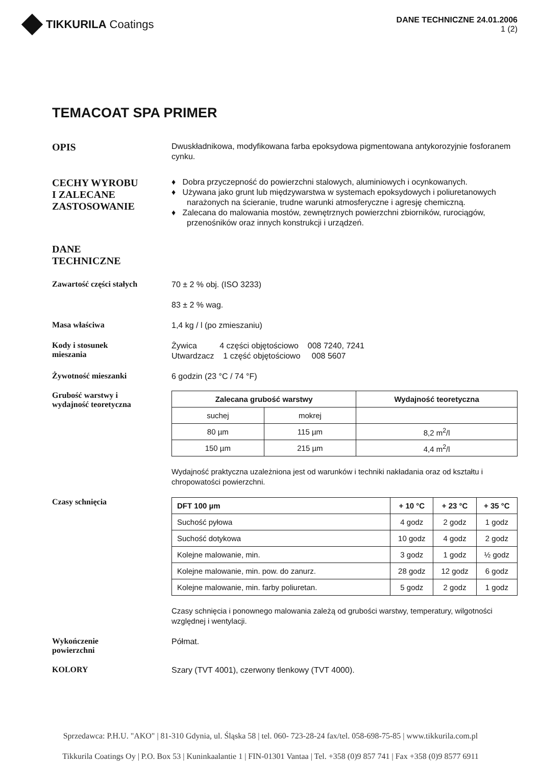TIKKURILA Coatings
DANE TECHNICZNE 24.01.2006
1 (2)
TEMACOAT SPA PRIMER
OPIS
Dwuskładnikowa, modyfikowana farba epoksydowa pigmentowana antykorozyjnie fosforanem cynku.
CECHY WYROBU
I ZALECANE
ZASTOSOWANIE
♦ Dobra przyczepność do powierzchni stalowych, aluminiowych i ocynkowanych.
♦ Używana jako grunt lub międzywarstwa w systemach epoksydowych i poliuretanowych narażonych na ścieranie, trudne warunki atmosferyczne i agresję chemiczną.
♦ Zalecana do malowania mostów, zewnętrznych powierzchni zbiorników, rurociągów, przenośników oraz innych konstrukcji i urządzeń.
DANE
TECHNICZNE
Zawartość części stałych
70 ± 2 % obj. (ISO 3233)
83 ± 2 % wag.
Masa właściwa
1,4 kg / l (po zmieszaniu)
Kody i stosunek
mieszania
Żywica 4 części objętościowo 008 7240, 7241
Utwardzacz 1 część objętościowo 008 5607
Żywotność mieszanki
6 godzin (23 °C / 74 °F)
Grubość warstwy i
wydajność teoretyczna
| Zalecana grubość warstwy | | Wydajność teoretyczna |
| --- | --- | --- |
| suchej | mokrej | |
| 80 µm | 115 µm | 8,2 m<sup>2</sup>/l |
| 150 µm | 215 µm | 4,4 m<sup>2</sup>/l |
Wydajność praktyczna uzależniona jest od warunków i techniki nakładania oraz od kształtu i chropowatości powierzchni.
Czasy schnięcia
| DFT 100 µm | + 10 °C | + 23 °C | + 35 °C |
| --- | --- | --- | --- |
| Suchość pyłowa | 4 godz | 2 godz | 1 godz |
| Suchość dotykowa | 10 godz | 4 godz | 2 godz |
| Kolejne malowanie, min. | 3 godz | 1 godz | ½ godz |
| Kolejne malowanie, min. pow. do zanurz. | 28 godz | 12 godz | 6 godz |
| Kolejne malowanie, min. farby poliuretan. | 5 godz | 2 godz | 1 godz |
Czasy schnięcia i ponownego malowania zależą od grubości warstwy, temperatury, wilgotności względnej i wentylacji.
Wykończenie
powierzchni
Półmat.
KOLORY
Szary (TVT 4001), czerwony tlenkowy (TVT 4000).
Sprzedawca: P.H.U. "AKO" | 81-310 Gdynia, ul. Śląska 58 | tel. 060- 723-28-24 fax/tel. 058-698-75-85 | www.tikkurila.com.pl
Tikkurila Coatings Oy | P.O. Box 53 | Kuninkaalantie 1 | FIN-01301 Vantaa | Tel. +358 (0)9 857 741 | Fax +358 (0)9 8577 6911